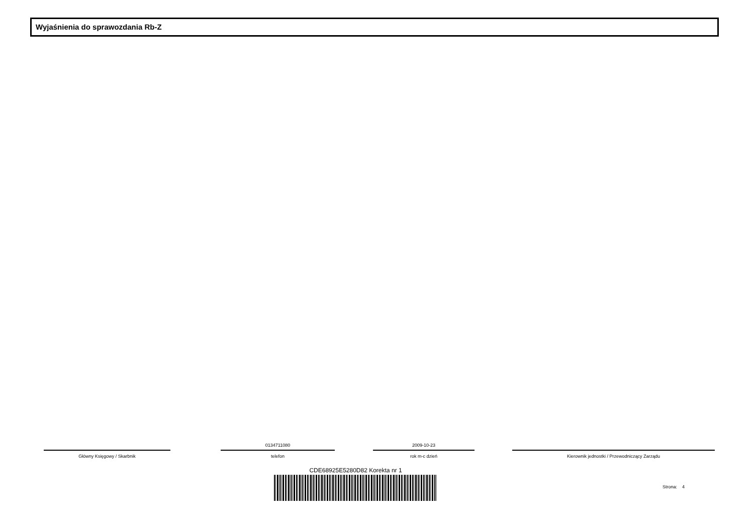Wyjaśnienia do sprawozdania Rb-Z
Główny Księgowy / Skarbnik
0134711080
telefon
2009-10-23
rok m-c dzień
Kierownik jednostki / Przewodniczący Zarządu
CDE68925E5280D82 Korekta nr 1
Strona: 4